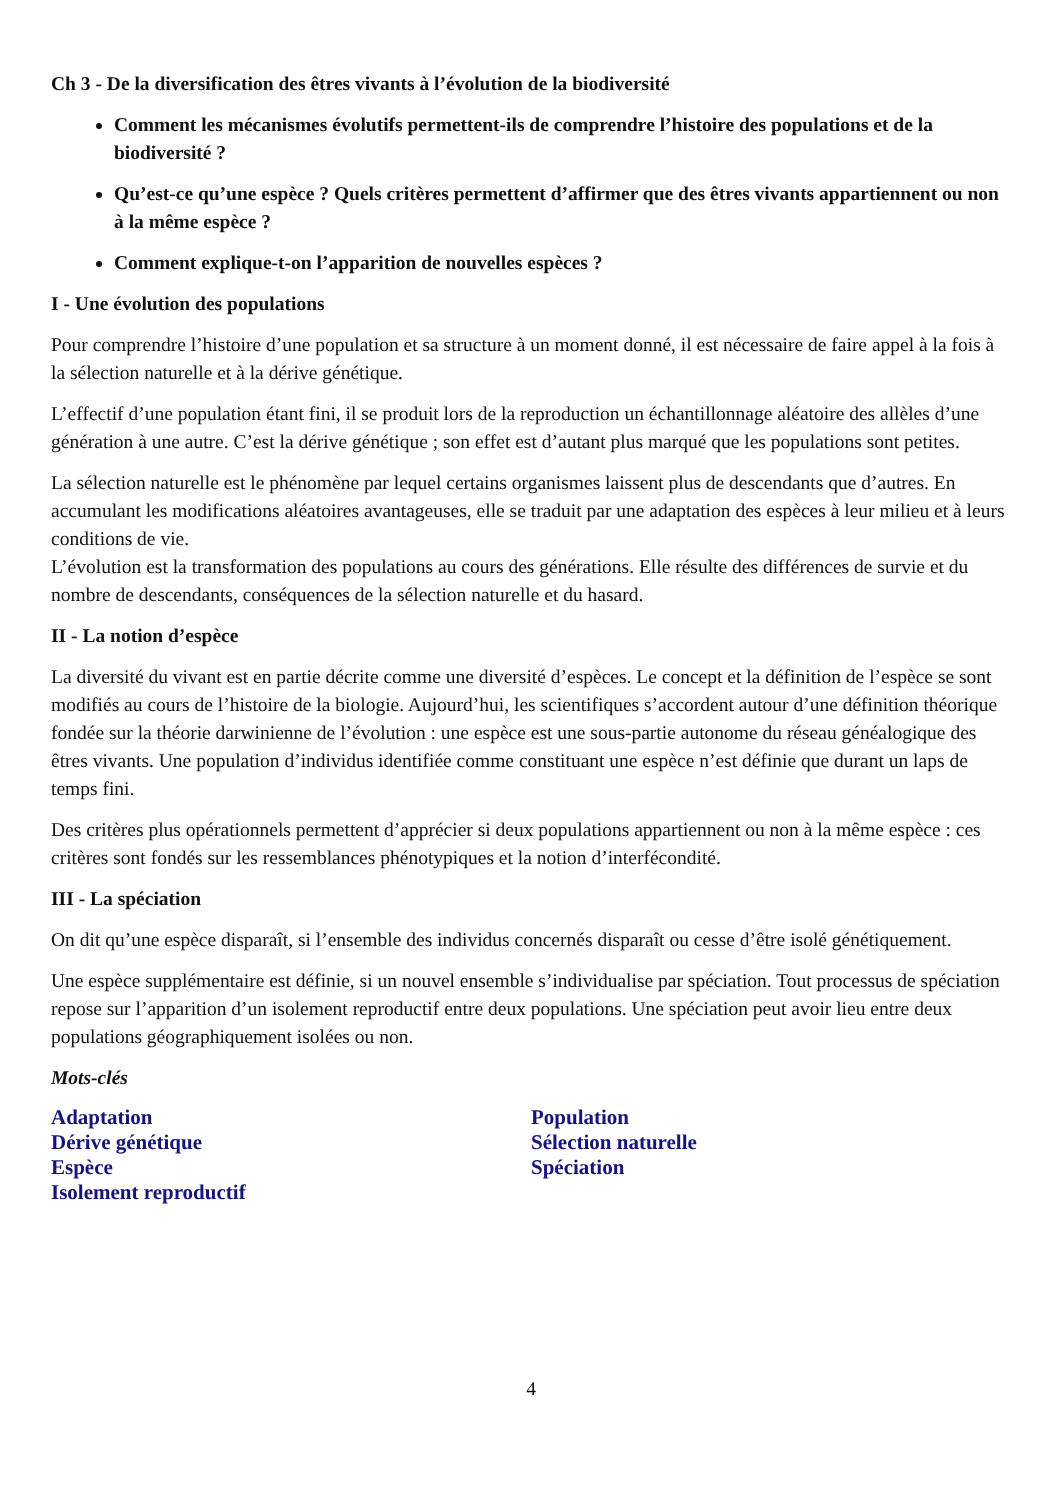Ch 3 - De la diversification des êtres vivants à l’évolution de la biodiversité
Comment les mécanismes évolutifs permettent-ils de comprendre l’histoire des populations et de la biodiversité ?
Qu’est-ce qu’une espèce ? Quels critères permettent d’affirmer que des êtres vivants appartiennent ou non à la même espèce ?
Comment explique-t-on l’apparition de nouvelles espèces ?
I - Une évolution des populations
Pour comprendre l’histoire d’une population et sa structure à un moment donné, il est nécessaire de faire appel à la fois à la sélection naturelle et à la dérive génétique.
L’effectif d’une population étant fini, il se produit lors de la reproduction un échantillonnage aléatoire des allèles d’une génération à une autre. C’est la dérive génétique ; son effet est d’autant plus marqué que les populations sont petites.
La sélection naturelle est le phénomène par lequel certains organismes laissent plus de descendants que d’autres. En accumulant les modifications aléatoires avantageuses, elle se traduit par une adaptation des espèces à leur milieu et à leurs conditions de vie.
L’évolution est la transformation des populations au cours des générations. Elle résulte des différences de survie et du nombre de descendants, conséquences de la sélection naturelle et du hasard.
II - La notion d’espèce
La diversité du vivant est en partie décrite comme une diversité d’espèces. Le concept et la définition de l’espèce se sont modifiés au cours de l’histoire de la biologie. Aujourd’hui, les scientifiques s’accordent autour d’une définition théorique fondée sur la théorie darwinienne de l’évolution : une espèce est une sous-partie autonome du réseau généalogique des êtres vivants. Une population d’individus identifiée comme constituant une espèce n’est définie que durant un laps de temps fini.
Des critères plus opérationnels permettent d’apprécier si deux populations appartiennent ou non à la même espèce : ces critères sont fondés sur les ressemblances phénotypiques et la notion d’interfécondité.
III - La spéciation
On dit qu’une espèce disparaît, si l’ensemble des individus concernés disparaît ou cesse d’être isolé génétiquement.
Une espèce supplémentaire est définie, si un nouvel ensemble s’individualise par spéciation. Tout processus de spéciation repose sur l’apparition d’un isolement reproductif entre deux populations. Une spéciation peut avoir lieu entre deux populations géographiquement isolées ou non.
Mots-clés
Adaptation
Dérive génétique
Espèce
Isolement reproductif
Population
Sélection naturelle
Spéciation
4